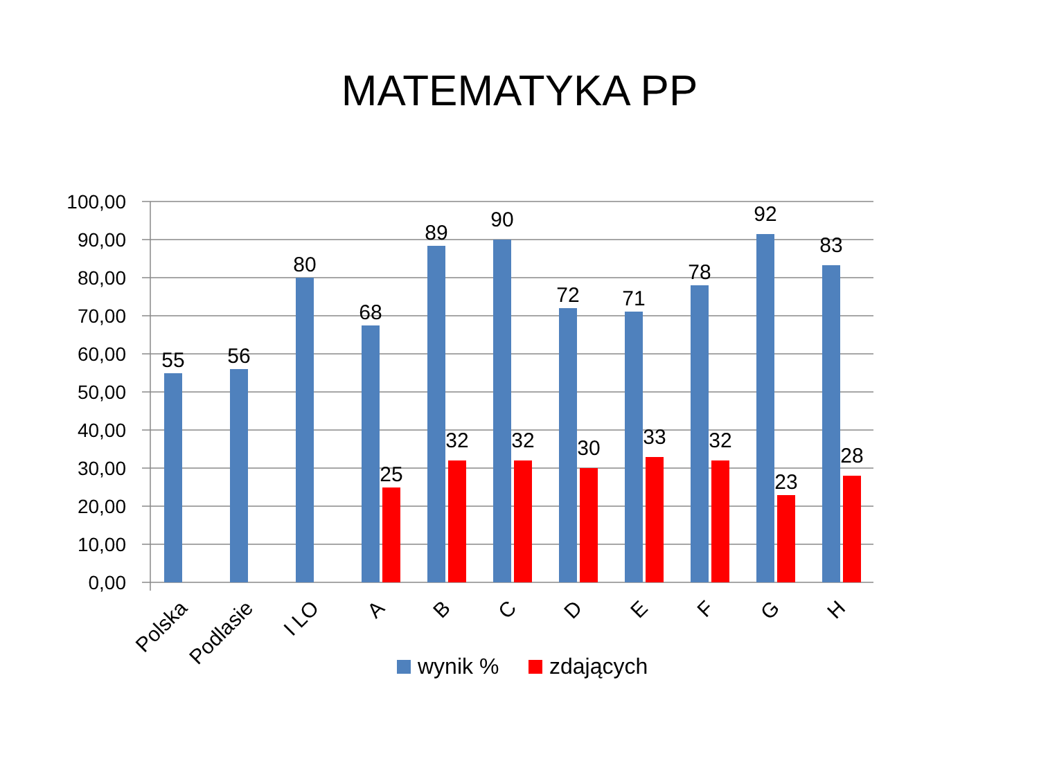MATEMATYKA PP
100,00
90,00
80,00
70,00
60,00
50,00
40,00
30,00
20,00
10,00
0,00
55
56
80
68
89
90
72
71
78
92
83
25
32
32
30
33
32
23
28
Polska
Podlasie
I LO
A
B
C
D
E
F
G
H
wynik %
zdających